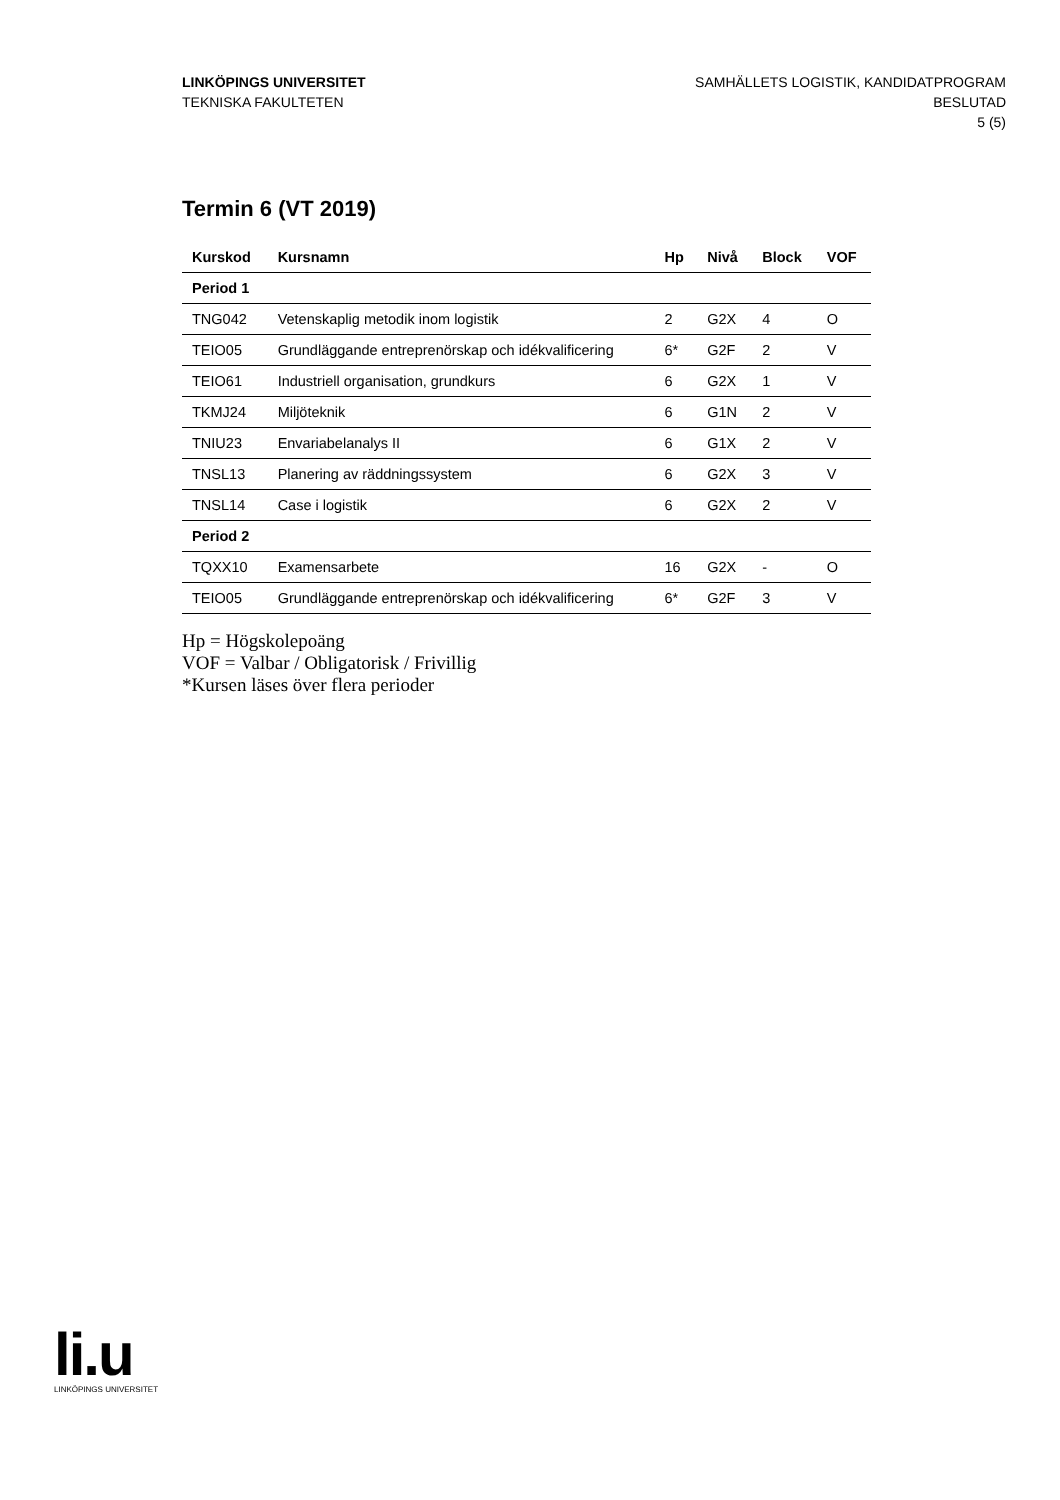LINKÖPINGS UNIVERSITET
TEKNISKA FAKULTETEN
SAMHÄLLETS LOGISTIK, KANDIDATPROGRAM
BESLUTAD
5 (5)
Termin 6 (VT 2019)
| Kurskod | Kursnamn | Hp | Nivå | Block | VOF |
| --- | --- | --- | --- | --- | --- |
| Period 1 | | | | | |
| TNG042 | Vetenskaplig metodik inom logistik | 2 | G2X | 4 | O |
| TEIO05 | Grundläggande entreprenörskap och idékvalificering | 6* | G2F | 2 | V |
| TEIO61 | Industriell organisation, grundkurs | 6 | G2X | 1 | V |
| TKMJ24 | Miljöteknik | 6 | G1N | 2 | V |
| TNIU23 | Envariabelanalys II | 6 | G1X | 2 | V |
| TNSL13 | Planering av räddningssystem | 6 | G2X | 3 | V |
| TNSL14 | Case i logistik | 6 | G2X | 2 | V |
| Period 2 | | | | | |
| TQXX10 | Examensarbete | 16 | G2X | - | O |
| TEIO05 | Grundläggande entreprenörskap och idékvalificering | 6* | G2F | 3 | V |
Hp = Högskolepoäng
VOF = Valbar / Obligatorisk / Frivillig
*Kursen läses över flera perioder
li.u
LINKÖPINGS UNIVERSITET